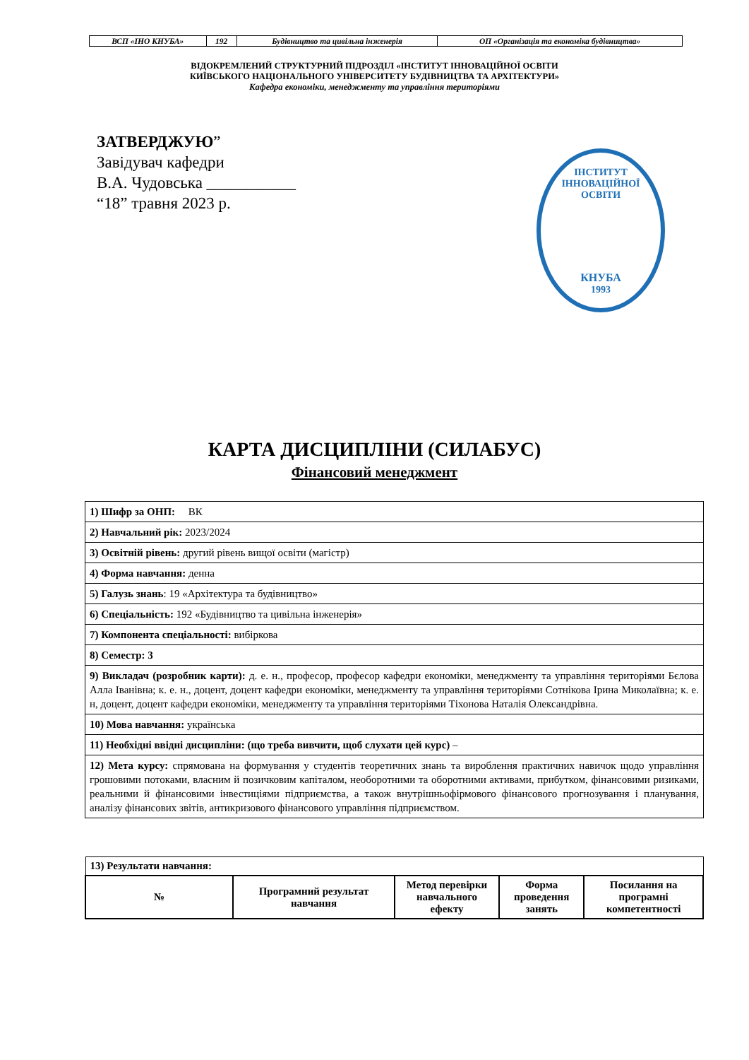| ВСП «ІНО КНУБА» | 192 | Будівництво та цивільна інженерія | ОП «Організація та економіка будівництва» |
ВІДОКРЕМЛЕНИЙ СТРУКТУРНИЙ ПІДРОЗДІЛ «ІНСТИТУТ ІННОВАЦІЙНОЇ ОСВІТИ
КИЇВСЬКОГО НАЦІОНАЛЬНОГО УНІВЕРСИТЕТУ БУДІВНИЦТВА ТА АРХІТЕКТУРИ»
Кафедра економіки, менеджменту та управління територіями
ЗАТВЕРДЖУЮ”
Завідувач кафедри
В.А. Чудовська ___________
“18” травня 2023 р.
ІНСТИТУТ ІННОВАЦІЙНОЇ ОСВІТИ
КНУБА
1993
КАРТА ДИСЦИПЛІНИ (СИЛАБУС)
Фінансовий менеджмент
| 1) Шифр за ОНП: ВК |
| 2) Навчальний рік: 2023/2024 |
| 3) Освітній рівень: другий рівень вищої освіти (магістр) |
| 4) Форма навчання: денна |
| 5) Галузь знань : 19 «Архітектура та будівництво» |
| 6) Спеціальність: 192 «Будівництво та цивільна інженерія» |
| 7) Компонента спеціальності: вибіркова |
| 8) Семестр: 3 |
| 9) Викладач (розробник карти): д. е. н., професор, професор кафедри економіки, менеджменту та управління територіями Бєлова Алла Іванівна; к. е. н., доцент, доцент кафедри економіки, менеджменту та управління територіями Сотнікова Ірина Миколаївна; к. е. н, доцент, доцент кафедри економіки, менеджменту та управління територіями Тіхонова Наталія Олександрівна. |
| 10) Мова навчання: українська |
| 11) Необхідні ввідні дисципліни: (що треба вивчити, щоб слухати цей курс) – |
| 12) Мета курсу: спрямована на формування у студентів теоретичних знань та вироблення практичних навичок щодо управління грошовими потоками, власним й позичковим капіталом, необоротними та оборотними активами, прибутком, фінансовими ризиками, реальними й фінансовими інвестиціями підприємства, а також внутрішньофірмового фінансового прогнозування і планування, аналізу фінансових звітів, антикризового фінансового управління підприємством. |
| 13) Результати навчання: | | | | |
| № | Програмний результат навчання | Метод перевірки навчального ефекту | Форма проведення занять | Посилання на програмні компетентності |